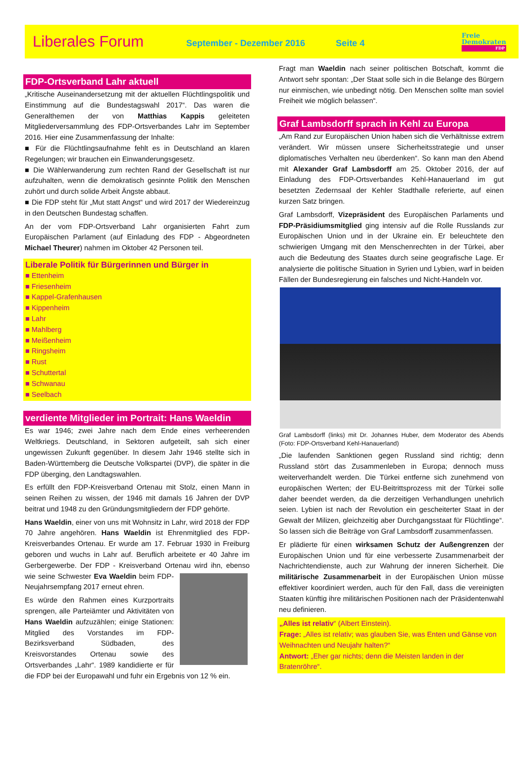Liberales Forum
September - Dezember 2016 Seite 4
Freie
Demokraten
FDP
FDP-Ortsverband Lahr aktuell
„Kritische Auseinandersetzung mit der aktuellen Flüchtlingspolitik und Einstimmung auf die Bundestagswahl 2017“. Das waren die Generalthemen der von Matthias Kappis geleiteten Mitgliederversammlung des FDP-Ortsverbandes Lahr im September 2016. Hier eine Zusammenfassung der Inhalte:
■ Für die Flüchtlingsaufnahme fehlt es in Deutschland an klaren Regelungen; wir brauchen ein Einwanderungsgesetz.
■ Die Wählerwanderung zum rechten Rand der Gesellschaft ist nur aufzuhalten, wenn die demokratisch gesinnte Politik den Menschen zuhört und durch solide Arbeit Ängste abbaut.
■ Die FDP steht für „Mut statt Angst“ und wird 2017 der Wiedereinzug in den Deutschen Bundestag schaffen.
An der vom FDP-Ortsverband Lahr organisierten Fahrt zum Europäischen Parlament (auf Einladung des FDP - Abgeordneten Michael Theurer) nahmen im Oktober 42 Personen teil.
Liberale Politik für Bürgerinnen und Bürger in
■ Ettenheim
■ Friesenheim
■ Kappel-Grafenhausen
■ Kippenheim
■ Lahr
■ Mahlberg
■ Meißenheim
■ Ringsheim
■ Rust
■ Schuttertal
■ Schwanau
■ Seelbach
verdiente Mitglieder im Portrait: Hans Waeldin
Es war 1946; zwei Jahre nach dem Ende eines verheerenden Weltkriegs. Deutschland, in Sektoren aufgeteilt, sah sich einer ungewissen Zukunft gegenüber. In diesem Jahr 1946 stellte sich in Baden-Württemberg die Deutsche Volkspartei (DVP), die später in die FDP überging, den Landtagswahlen.
Es erfüllt den FDP-Kreisverband Ortenau mit Stolz, einen Mann in seinen Reihen zu wissen, der 1946 mit damals 16 Jahren der DVP beitrat und 1948 zu den Gründungsmitgliedern der FDP gehörte.
Hans Waeldin, einer von uns mit Wohnsitz in Lahr, wird 2018 der FDP 70 Jahre angehören. Hans Waeldin ist Ehrenmitglied des FDP-Kreisverbandes Ortenau. Er wurde am 17. Februar 1930 in Freiburg geboren und wuchs in Lahr auf. Beruflich arbeitete er 40 Jahre im Gerbergewerbe. Der FDP - Kreisverband Ortenau wird ihn, ebenso wie seine Schwester Eva Waeldin beim FDP-Neujahrsempfang 2017 erneut ehren.
Es würde den Rahmen eines Kurzportraits sprengen, alle Parteiämter und Aktivitäten von Hans Waeldin aufzuzählen; einige Stationen: Mitglied des Vorstandes im FDP-Bezirksverband Südbaden, des Kreisvorstandes Ortenau sowie des Ortsverbandes „Lahr“. 1989 kandidierte er für die FDP bei der Europawahl und fuhr ein Ergebnis von 12 % ein.
Fragt man Waeldin nach seiner politischen Botschaft, kommt die Antwort sehr spontan: „Der Staat solle sich in die Belange des Bürgern nur einmischen, wie unbedingt nötig. Den Menschen sollte man soviel Freiheit wie möglich belassen“.
Graf Lambsdorff sprach in Kehl zu Europa
„Am Rand zur Europäischen Union haben sich die Verhältnisse extrem verändert. Wir müssen unsere Sicherheitsstrategie und unser diplomatisches Verhalten neu überdenken“. So kann man den Abend mit Alexander Graf Lambsdorff am 25. Oktober 2016, der auf Einladung des FDP-Ortsverbandes Kehl-Hanauerland im gut besetzten Zedernsaal der Kehler Stadthalle referierte, auf einen kurzen Satz bringen.
Graf Lambsdorff, Vizepräsident des Europäischen Parlaments und FDP-Präsidiumsmitglied ging intensiv auf die Rolle Russlands zur Europäischen Union und in der Ukraine ein. Er beleuchtete den schwierigen Umgang mit den Menschenrechten in der Türkei, aber auch die Bedeutung des Staates durch seine geografische Lage. Er analysierte die politische Situation in Syrien und Lybien, warf in beiden Fällen der Bundesregierung ein falsches und Nicht-Handeln vor.
Graf Lambsdorff (links) mit Dr. Johannes Huber, dem Moderator des Abends (Foto: FDP-Ortsverband Kehl-Hanauerland)
„Die laufenden Sanktionen gegen Russland sind richtig; denn Russland stört das Zusammenleben in Europa; dennoch muss weiterverhandelt werden. Die Türkei entferne sich zunehmend von europäischen Werten; der EU-Beitrittsprozess mit der Türkei solle daher beendet werden, da die derzeitigen Verhandlungen unehrlich seien. Lybien ist nach der Revolution ein gescheiterter Staat in der Gewalt der Milizen, gleichzeitig aber Durchgangsstaat für Flüchtlinge“. So lassen sich die Beiträge von Graf Lambsdorff zusammenfassen.
Er plädierte für einen wirksamen Schutz der Außengrenzen der Europäischen Union und für eine verbesserte Zusammenarbeit der Nachrichtendienste, auch zur Wahrung der inneren Sicherheit. Die militärische Zusammenarbeit in der Europäischen Union müsse effektiver koordiniert werden, auch für den Fall, dass die vereinigten Staaten künftig ihre militärischen Positionen nach der Präsidentenwahl neu definieren.
„Alles ist relativ“ (Albert Einstein).
Frage: „Alles ist relativ; was glauben Sie, was Enten und Gänse von Weihnachten und Neujahr halten?“
Antwort: „Eher gar nichts; denn die Meisten landen in der Bratenröhre“.